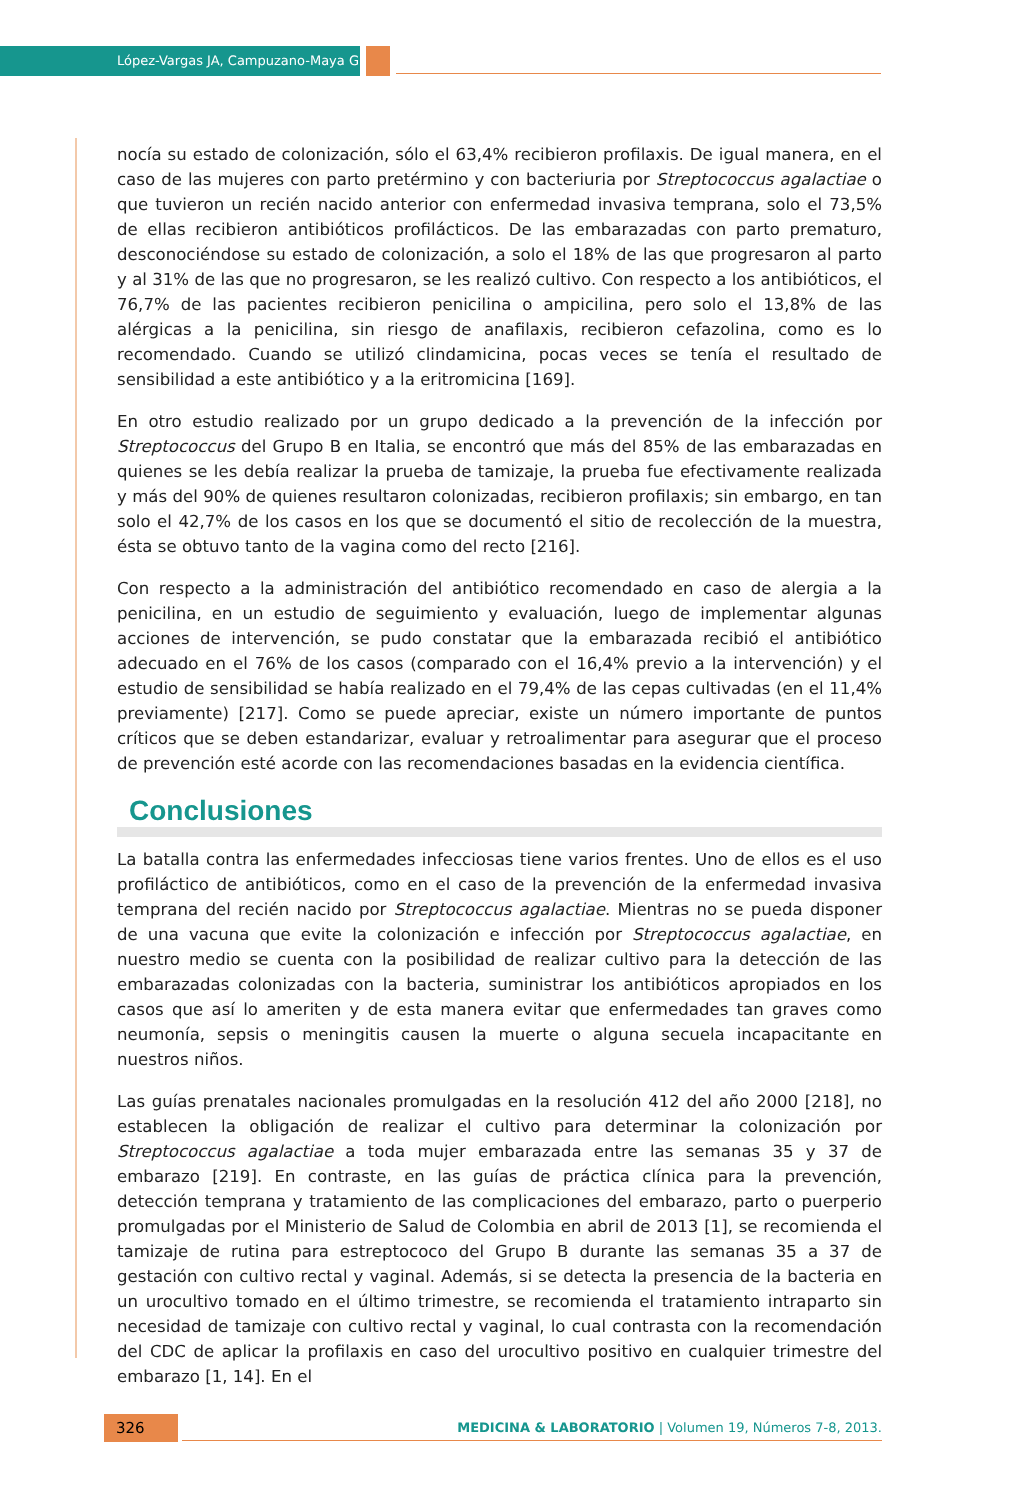López-Vargas JA, Campuzano-Maya G
nocía su estado de colonización, sólo el 63,4% recibieron profilaxis. De igual manera, en el caso de las mujeres con parto pretérmino y con bacteriuria por Streptococcus agalactiae o que tuvieron un recién nacido anterior con enfermedad invasiva temprana, solo el 73,5% de ellas recibieron antibióticos profilácticos. De las embarazadas con parto prematuro, desconociéndose su estado de colonización, a solo el 18% de las que progresaron al parto y al 31% de las que no progresaron, se les realizó cultivo. Con respecto a los antibióticos, el 76,7% de las pacientes recibieron penicilina o ampicilina, pero solo el 13,8% de las alérgicas a la penicilina, sin riesgo de anafilaxis, recibieron cefazolina, como es lo recomendado. Cuando se utilizó clindamicina, pocas veces se tenía el resultado de sensibilidad a este antibiótico y a la eritromicina [169].
En otro estudio realizado por un grupo dedicado a la prevención de la infección por Streptococcus del Grupo B en Italia, se encontró que más del 85% de las embarazadas en quienes se les debía realizar la prueba de tamizaje, la prueba fue efectivamente realizada y más del 90% de quienes resultaron colonizadas, recibieron profilaxis; sin embargo, en tan solo el 42,7% de los casos en los que se documentó el sitio de recolección de la muestra, ésta se obtuvo tanto de la vagina como del recto [216].
Con respecto a la administración del antibiótico recomendado en caso de alergia a la penicilina, en un estudio de seguimiento y evaluación, luego de implementar algunas acciones de intervención, se pudo constatar que la embarazada recibió el antibiótico adecuado en el 76% de los casos (comparado con el 16,4% previo a la intervención) y el estudio de sensibilidad se había realizado en el 79,4% de las cepas cultivadas (en el 11,4% previamente) [217]. Como se puede apreciar, existe un número importante de puntos críticos que se deben estandarizar, evaluar y retroalimentar para asegurar que el proceso de prevención esté acorde con las recomendaciones basadas en la evidencia científica.
Conclusiones
La batalla contra las enfermedades infecciosas tiene varios frentes. Uno de ellos es el uso profiláctico de antibióticos, como en el caso de la prevención de la enfermedad invasiva temprana del recién nacido por Streptococcus agalactiae. Mientras no se pueda disponer de una vacuna que evite la colonización e infección por Streptococcus agalactiae, en nuestro medio se cuenta con la posibilidad de realizar cultivo para la detección de las embarazadas colonizadas con la bacteria, suministrar los antibióticos apropiados en los casos que así lo ameriten y de esta manera evitar que enfermedades tan graves como neumonía, sepsis o meningitis causen la muerte o alguna secuela incapacitante en nuestros niños.
Las guías prenatales nacionales promulgadas en la resolución 412 del año 2000 [218], no establecen la obligación de realizar el cultivo para determinar la colonización por Streptococcus agalactiae a toda mujer embarazada entre las semanas 35 y 37 de embarazo [219]. En contraste, en las guías de práctica clínica para la prevención, detección temprana y tratamiento de las complicaciones del embarazo, parto o puerperio promulgadas por el Ministerio de Salud de Colombia en abril de 2013 [1], se recomienda el tamizaje de rutina para estreptococo del Grupo B durante las semanas 35 a 37 de gestación con cultivo rectal y vaginal. Además, si se detecta la presencia de la bacteria en un urocultivo tomado en el último trimestre, se recomienda el tratamiento intraparto sin necesidad de tamizaje con cultivo rectal y vaginal, lo cual contrasta con la recomendación del CDC de aplicar la profilaxis en caso del urocultivo positivo en cualquier trimestre del embarazo [1, 14]. En el
326 MEDICINA & LABORATORIO | Volumen 19, Números 7-8, 2013.